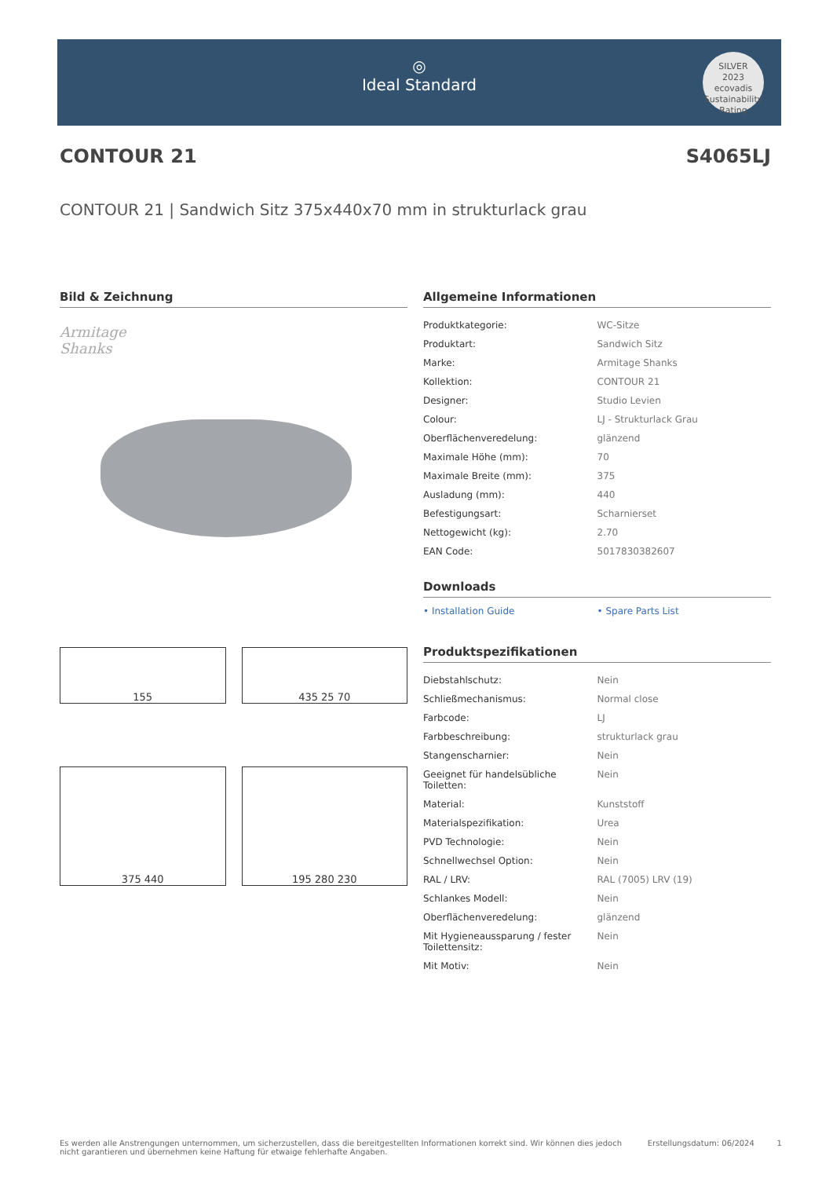◎
Ideal Standard
SILVER
2023
ecovadis
Sustainability Rating
CONTOUR 21 S4065LJ
CONTOUR 21 | Sandwich Sitz 375x440x70 mm in strukturlack grau
Bild & Zeichnung
Armitage
Shanks
155
435 25 70
375 440
195 280 230
Allgemeine Informationen
| Produktkategorie: | WC-Sitze |
| Produktart: | Sandwich Sitz |
| Marke: | Armitage Shanks |
| Kollektion: | CONTOUR 21 |
| Designer: | Studio Levien |
| Colour: | LJ - Strukturlack Grau |
| Oberflächenveredelung: | glänzend |
| Maximale Höhe (mm): | 70 |
| Maximale Breite (mm): | 375 |
| Ausladung (mm): | 440 |
| Befestigungsart: | Scharnierset |
| Nettogewicht (kg): | 2.70 |
| EAN Code: | 5017830382607 |
Downloads
• Installation Guide • Spare Parts List
Produktspezifikationen
| Diebstahlschutz: | Nein |
| Schließmechanismus: | Normal close |
| Farbcode: | LJ |
| Farbbeschreibung: | strukturlack grau |
| Stangenscharnier: | Nein |
| Geeignet für handelsübliche Toiletten: | Nein |
| Material: | Kunststoff |
| Materialspezifikation: | Urea |
| PVD Technologie: | Nein |
| Schnellwechsel Option: | Nein |
| RAL / LRV: | RAL (7005) LRV (19) |
| Schlankes Modell: | Nein |
| Oberflächenveredelung: | glänzend |
| Mit Hygieneaussparung / fester Toilettensitz: | Nein |
| Mit Motiv: | Nein |
Es werden alle Anstrengungen unternommen, um sicherzustellen, dass die bereitgestellten Informationen korrekt sind. Wir können dies jedoch nicht garantieren und übernehmen keine Haftung für etwaige fehlerhafte Angaben. Erstellungsdatum: 06/2024 1